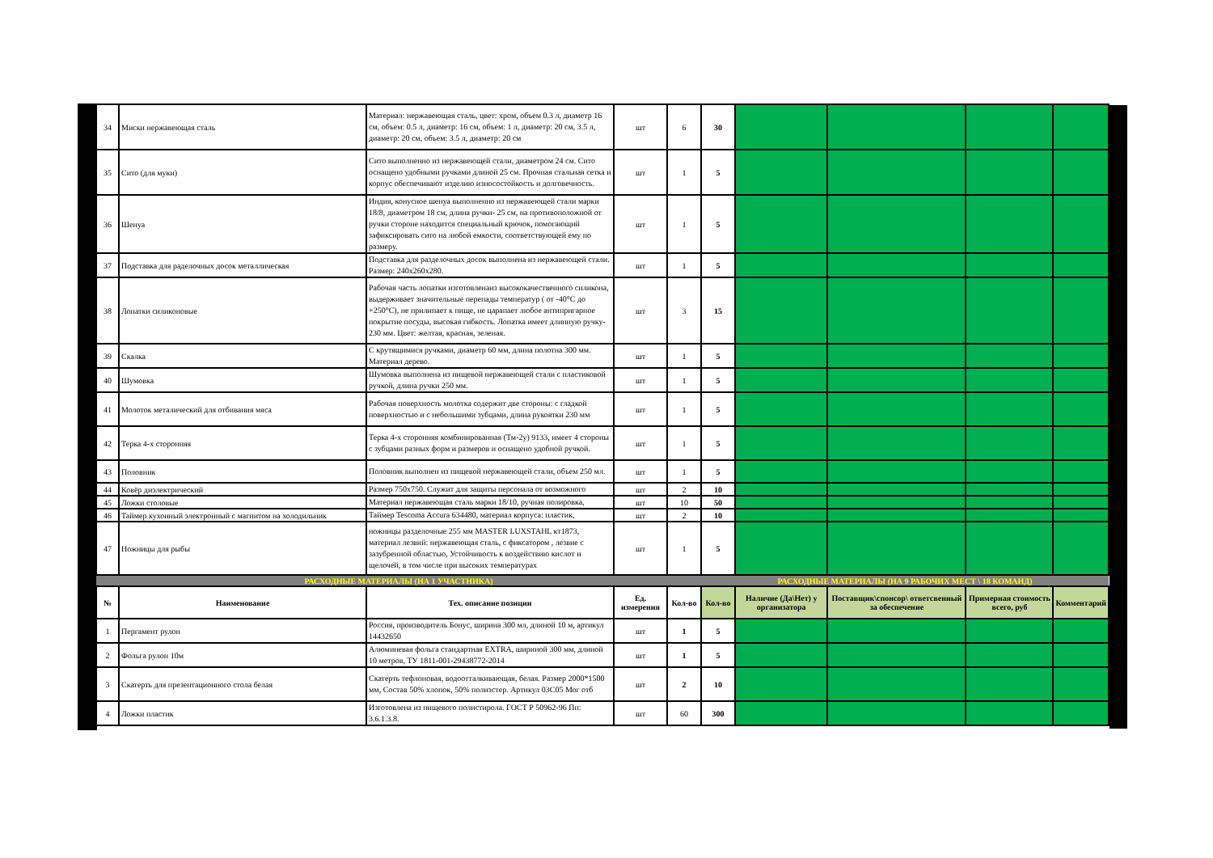| 34 | Миски нержавеющая сталь | Материал: нержавеющая сталь, цвет: хром, объем 0.3 л, диаметр 16 см, объем: 0.5 л, диаметр: 16 см, объем: 1 л, диаметр: 20 см, 3.5 л, диаметр: 20 см, объем: 3.5 л, диаметр: 20 см | шт | 6 | 30 | | | | |
| 35 | Сито (для муки) | Сито выполненно из нержавеющей стали, диаметром 24 см. Сито оснащено удобными ручками длиной 25 см. Прочная стальная сетка и корпус обеспечивают изделию износостойкость и долговечность. | шт | 1 | 5 | | | | |
| 36 | Шенуа | Индия, конусное шенуа выполненно из нержавеющей стали марки 18/8, диаметром 18 см, длина ручки- 25 см, на противоположной от ручки стороне находится специальный крючок, помогающий зафиксировать сито на любой емкости, соответствующей ему по размеру. | шт | 1 | 5 | | | | |
| 37 | Подставка для раделочных досок металлическая | Подставка для разделочных досок выполнена из нержавеющей стали. Размер: 240х260х280. | шт | 1 | 5 | | | | |
| 38 | Лопатки силиконовые | Рабочая часть лопатки изготовленаиз высококачественного силикона, выдерживает значительные перепады температур ( от -40°С до +250°С), не прилипает к пище, не царапает любое антипригарное покрытие посуды, высокая гибкость. Лопатка имеет длинную ручку- 230 мм. Цвет: желтая, красная, зеленая. | шт | 3 | 15 | | | | |
| 39 | Скалка | С крутящимися ручками, диаметр 60 мм, длина полотна 300 мм. Материал дерево. | шт | 1 | 5 | | | | |
| 40 | Шумовка | Шумовка выполнена из пищевой нержавеющей стали с пластиковой ручкой, длина ручки 250 мм. | шт | 1 | 5 | | | | |
| 41 | Молоток металический для отбивания мяса | Рабочая поверхность молотка содержит две стороны: с гладкой поверхностью и с небольшими зубцами, длина рукоятки 230 мм | шт | 1 | 5 | | | | |
| 42 | Терка 4-х сторонняя | Терка 4-х сторонняя комбинированная (Тм-2у) 9133, имеет 4 стороны с зубцами разных форм и размеров и оснащено удобной ручкой. | шт | 1 | 5 | | | | |
| 43 | Половник | Половник выполнен из пищевой нержавеющей стали, объем 250 мл. | шт | 1 | 5 | | | | |
| 44 | Ковёр диэлектрический | Размер 750х750. Служит для защиты персонала от возможного | шт | 2 | 10 | | | | |
| 45 | Ложки столовые | Материал нержавеющая сталь марки 18/10, ручная полировка, | шт | 10 | 50 | | | | |
| 46 | Таймер кухонный электронный с магнитом на холодильник | Таймер Tescoma Accura 634480, материал корпуса: пластик, | шт | 2 | 10 | | | | |
| 47 | Ножницы для рыбы | ножницы разделочные 255 мм MASTER LUXSTAHL кт1873, материал лезвий: нержавеющая сталь, с фиксатором , лезвие с зазубренной областью, Устойчивость к воздействию кислот и щелочей, в том числе при высоких температурах | шт | 1 | 5 | | | | |
| РАСХОДНЫЕ МАТЕРИАЛЫ (НА 1 УЧАСТНИКА) | | | | | РАСХОДНЫЕ МАТЕРИАЛЫ (НА 9 РАБОЧИХ МЕСТ \ 18 КОМАНД) | | | | |
| № | Наименование | Тех. описание позиции | Ед. измерения | Кол-во | Кол-во | Наличие (Да\Нет) у организатора | Поставщик\спонсор\ ответсвенный за обеспечение | Примерная стоимость всего, руб | Комментарий |
| 1 | Пергамент рулон | Россия, производитель Бонус, ширина 300 мл, длиной 10 м, артикул 14432650 | шт | 1 | 5 | | | | |
| 2 | Фольга рулон 10м | Алюминевая фольга стандартная EXTRA, шириной 300 мм, длиной 10 метров, ТУ 1811-001-29438772-2014 | шт | 1 | 5 | | | | |
| 3 | Скатерть для презентационного стола белая | Скатерть тефлоновая, водоотталкивающая, белая. Размер 2000*1500 мм, Состав 50% хлопок, 50% полиэстер. Артикул 03С05 Мог отб | шт | 2 | 10 | | | | |
| 4 | Ложки пластик | Изготовлена из пищевого полистирола. ГОСТ Р 50962-96 Пп: 3.6.1.3.8. | шт | 60 | 300 | | | | |